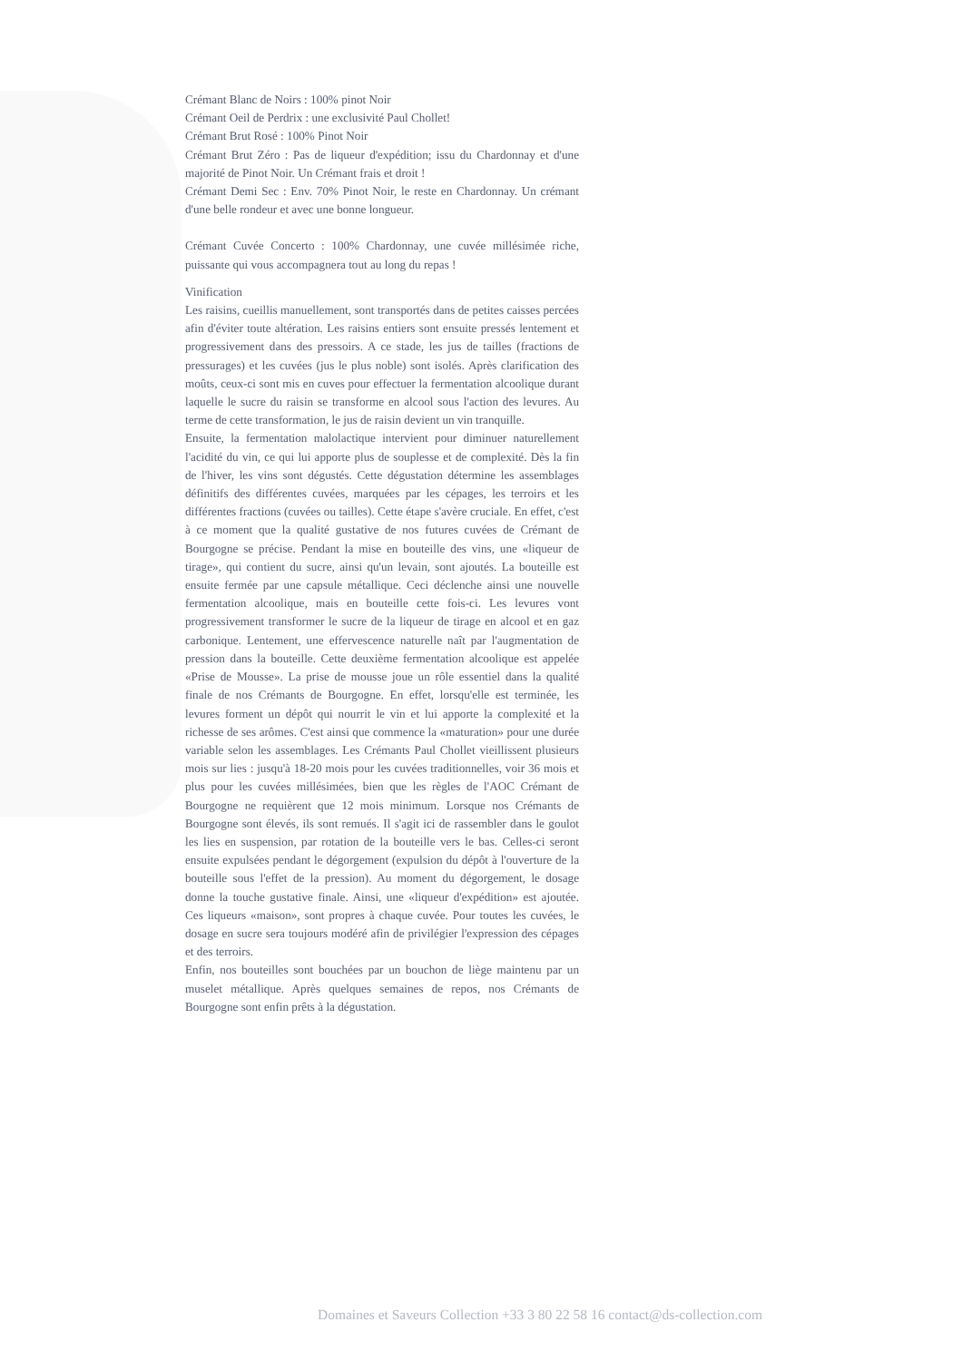Crémant Blanc de Noirs : 100% pinot Noir
Crémant Oeil de Perdrix : une exclusivité Paul Chollet!
Crémant Brut Rosé : 100% Pinot Noir
Crémant Brut Zéro : Pas de liqueur d'expédition; issu du Chardonnay et d'une majorité de Pinot Noir. Un Crémant frais et droit !
Crémant Demi Sec : Env. 70% Pinot Noir, le reste en Chardonnay. Un crémant d'une belle rondeur et avec une bonne longueur.
Crémant Cuvée Concerto : 100% Chardonnay, une cuvée millésimée riche, puissante qui vous accompagnera tout au long du repas !
Vinification
Les raisins, cueillis manuellement, sont transportés dans de petites caisses percées afin d'éviter toute altération. Les raisins entiers sont ensuite pressés lentement et progressivement dans des pressoirs. A ce stade, les jus de tailles (fractions de pressurages) et les cuvées (jus le plus noble) sont isolés. Après clarification des moûts, ceux-ci sont mis en cuves pour effectuer la fermentation alcoolique durant laquelle le sucre du raisin se transforme en alcool sous l'action des levures. Au terme de cette transformation, le jus de raisin devient un vin tranquille.
Ensuite, la fermentation malolactique intervient pour diminuer naturellement l'acidité du vin, ce qui lui apporte plus de souplesse et de complexité. Dès la fin de l'hiver, les vins sont dégustés. Cette dégustation détermine les assemblages définitifs des différentes cuvées, marquées par les cépages, les terroirs et les différentes fractions (cuvées ou tailles). Cette étape s'avère cruciale. En effet, c'est à ce moment que la qualité gustative de nos futures cuvées de Crémant de Bourgogne se précise. Pendant la mise en bouteille des vins, une «liqueur de tirage», qui contient du sucre, ainsi qu'un levain, sont ajoutés. La bouteille est ensuite fermée par une capsule métallique. Ceci déclenche ainsi une nouvelle fermentation alcoolique, mais en bouteille cette fois-ci. Les levures vont progressivement transformer le sucre de la liqueur de tirage en alcool et en gaz carbonique. Lentement, une effervescence naturelle naît par l'augmentation de pression dans la bouteille. Cette deuxième fermentation alcoolique est appelée «Prise de Mousse». La prise de mousse joue un rôle essentiel dans la qualité finale de nos Crémants de Bourgogne. En effet, lorsqu'elle est terminée, les levures forment un dépôt qui nourrit le vin et lui apporte la complexité et la richesse de ses arômes. C'est ainsi que commence la «maturation» pour une durée variable selon les assemblages. Les Crémants Paul Chollet vieillissent plusieurs mois sur lies : jusqu'à 18-20 mois pour les cuvées traditionnelles, voir 36 mois et plus pour les cuvées millésimées, bien que les règles de l'AOC Crémant de Bourgogne ne requièrent que 12 mois minimum. Lorsque nos Crémants de Bourgogne sont élevés, ils sont remués. Il s'agit ici de rassembler dans le goulot les lies en suspension, par rotation de la bouteille vers le bas. Celles-ci seront ensuite expulsées pendant le dégorgement (expulsion du dépôt à l'ouverture de la bouteille sous l'effet de la pression). Au moment du dégorgement, le dosage donne la touche gustative finale. Ainsi, une «liqueur d'expédition» est ajoutée. Ces liqueurs «maison», sont propres à chaque cuvée. Pour toutes les cuvées, le dosage en sucre sera toujours modéré afin de privilégier l'expression des cépages et des terroirs.
Enfin, nos bouteilles sont bouchées par un bouchon de liège maintenu par un muselet métallique. Après quelques semaines de repos, nos Crémants de Bourgogne sont enfin prêts à la dégustation.
Domaines et Saveurs Collection +33 3 80 22 58 16 contact@ds-collection.com